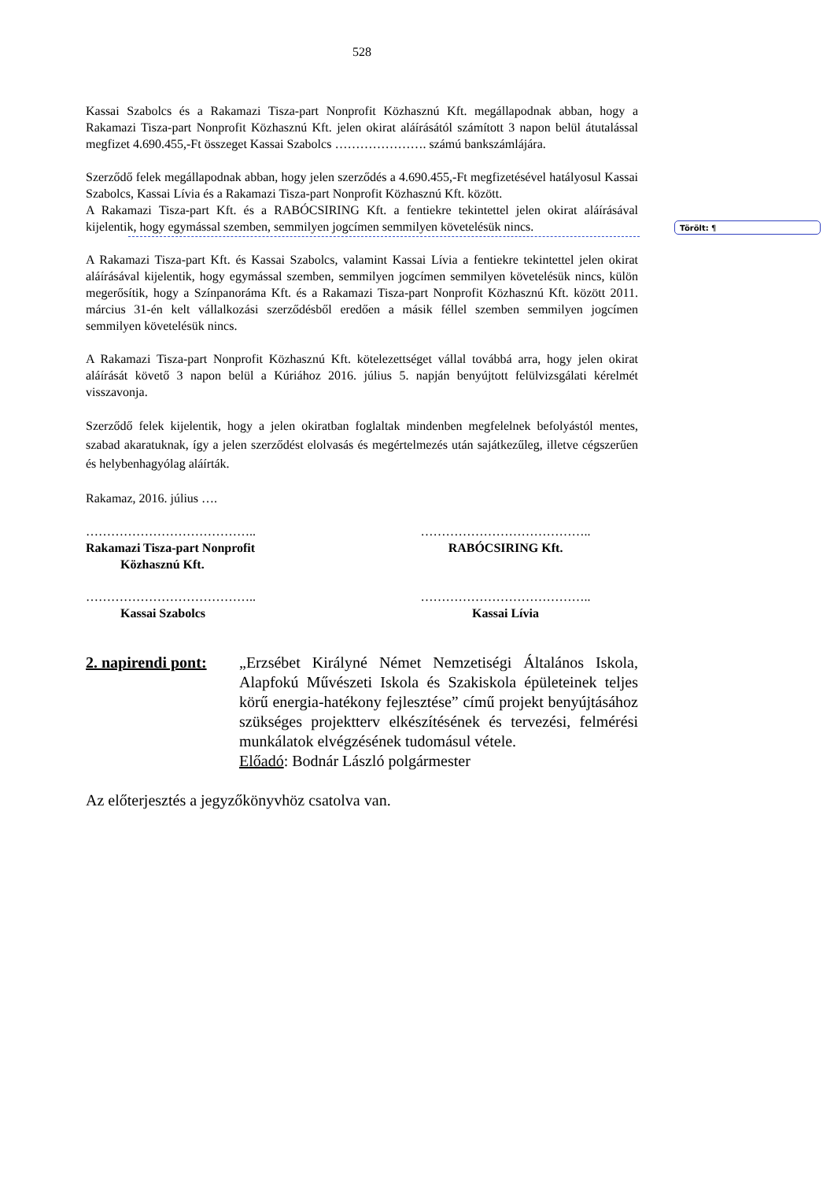528
Törölt: ¶
Kassai Szabolcs és a Rakamazi Tisza-part Nonprofit Közhasznú Kft. megállapodnak abban, hogy a Rakamazi Tisza-part Nonprofit Közhasznú Kft. jelen okirat aláírásától számított 3 napon belül átutalással megfizet 4.690.455,-Ft összeget Kassai Szabolcs …………………. számú bankszámlájára.
Szerződő felek megállapodnak abban, hogy jelen szerződés a 4.690.455,-Ft megfizetésével hatályosul Kassai Szabolcs, Kassai Lívia és a Rakamazi Tisza-part Nonprofit Közhasznú Kft. között.
A Rakamazi Tisza-part Kft. és a RABÓCSIRING Kft. a fentiekre tekintettel jelen okirat aláírásával kijelentik, hogy egymással szemben, semmilyen jogcímen semmilyen követelésük nincs.
A Rakamazi Tisza-part Kft. és Kassai Szabolcs, valamint Kassai Lívia a fentiekre tekintettel jelen okirat aláírásával kijelentik, hogy egymással szemben, semmilyen jogcímen semmilyen követelésük nincs, külön megerősítik, hogy a Színpanoráma Kft. és a Rakamazi Tisza-part Nonprofit Közhasznú Kft. között 2011. március 31-én kelt vállalkozási szerződésből eredően a másik féllel szemben semmilyen jogcímen semmilyen követelésük nincs.
A Rakamazi Tisza-part Nonprofit Közhasznú Kft. kötelezettséget vállal továbbá arra, hogy jelen okirat aláírását követő 3 napon belül a Kúriához 2016. július 5. napján benyújtott felülvizsgálati kérelmét visszavonja.
Szerződő felek kijelentik, hogy a jelen okiratban foglaltak mindenben megfelelnek befolyástól mentes, szabad akaratuknak, így a jelen szerződést elolvasás és megértelmezés után sajátkezűleg, illetve cégszerűen és helybenhagyólag aláírták.
Rakamaz, 2016. július ….
…………………………………..
Rakamazi Tisza-part Nonprofit
Közhasznú Kft.
…………………………………..
RABÓCSIRING Kft.
…………………………………..
Kassai Szabolcs
…………………………………..
Kassai Lívia
2. napirendi pont:
„Erzsébet Királyné Német Nemzetiségi Általános Iskola, Alapfokú Művészeti Iskola és Szakiskola épületeinek teljes körű energia-hatékony fejlesztése” című projekt benyújtásához szükséges projektterv elkészítésének és tervezési, felmérési munkálatok elvégzésének tudomásul vétele.
Előadó: Bodnár László polgármester
Az előterjesztés a jegyzőkönyvhöz csatolva van.